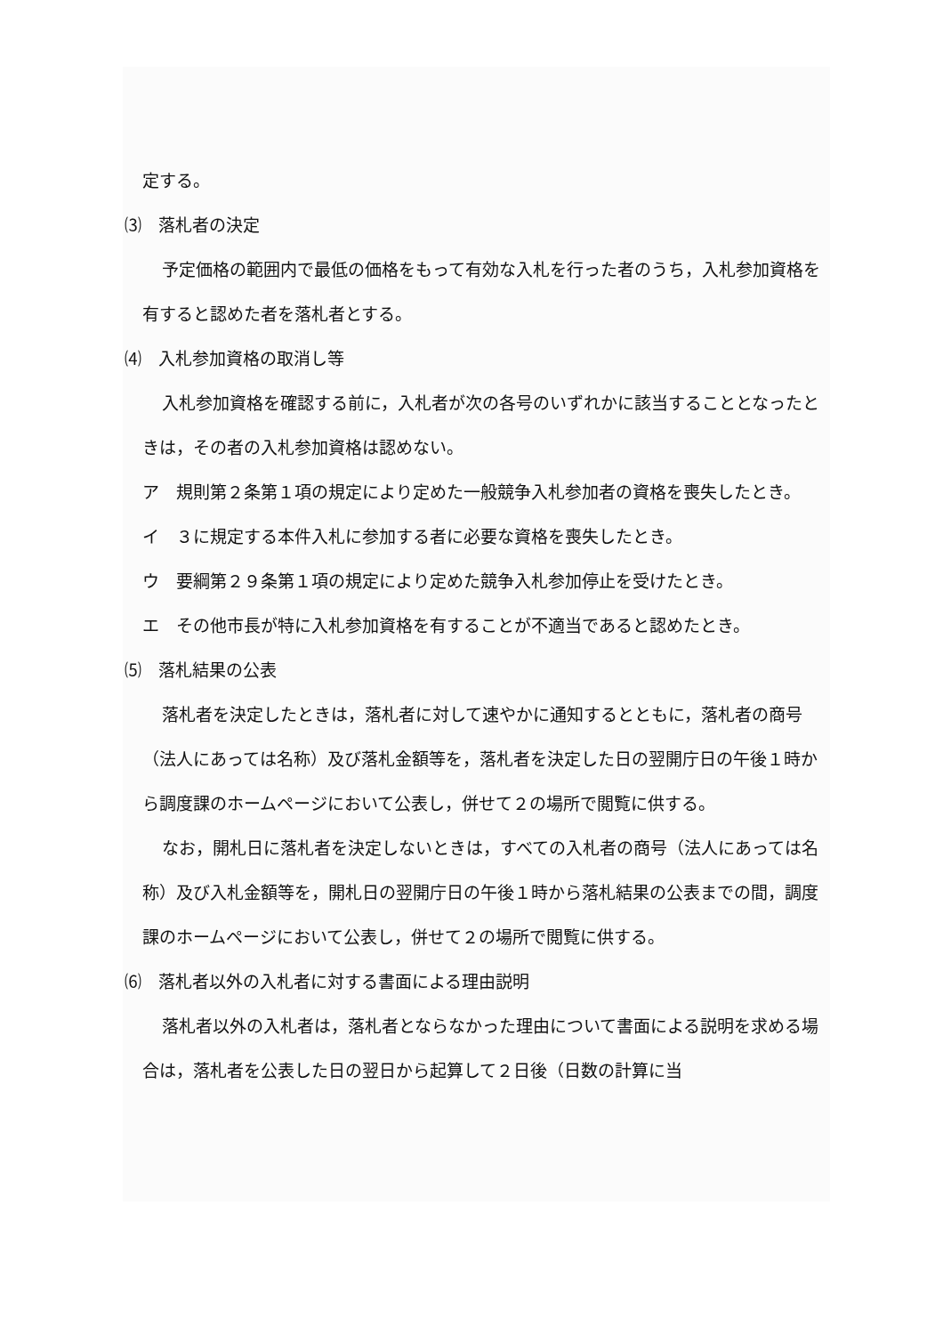定する。
⑶　落札者の決定
予定価格の範囲内で最低の価格をもって有効な入札を行った者のうち，入札参加資格を有すると認めた者を落札者とする。
⑷　入札参加資格の取消し等
入札参加資格を確認する前に，入札者が次の各号のいずれかに該当することとなったときは，その者の入札参加資格は認めない。
ア　規則第２条第１項の規定により定めた一般競争入札参加者の資格を喪失したとき。
イ　３に規定する本件入札に参加する者に必要な資格を喪失したとき。
ウ　要綱第２９条第１項の規定により定めた競争入札参加停止を受けたとき。
エ　その他市長が特に入札参加資格を有することが不適当であると認めたとき。
⑸　落札結果の公表
落札者を決定したときは，落札者に対して速やかに通知するとともに，落札者の商号（法人にあっては名称）及び落札金額等を，落札者を決定した日の翌開庁日の午後１時から調度課のホームページにおいて公表し，併せて２の場所で閲覧に供する。
なお，開札日に落札者を決定しないときは，すべての入札者の商号（法人にあっては名称）及び入札金額等を，開札日の翌開庁日の午後１時から落札結果の公表までの間，調度課のホームページにおいて公表し，併せて２の場所で閲覧に供する。
⑹　落札者以外の入札者に対する書面による理由説明
落札者以外の入札者は，落札者とならなかった理由について書面による説明を求める場合は，落札者を公表した日の翌日から起算して２日後（日数の計算に当